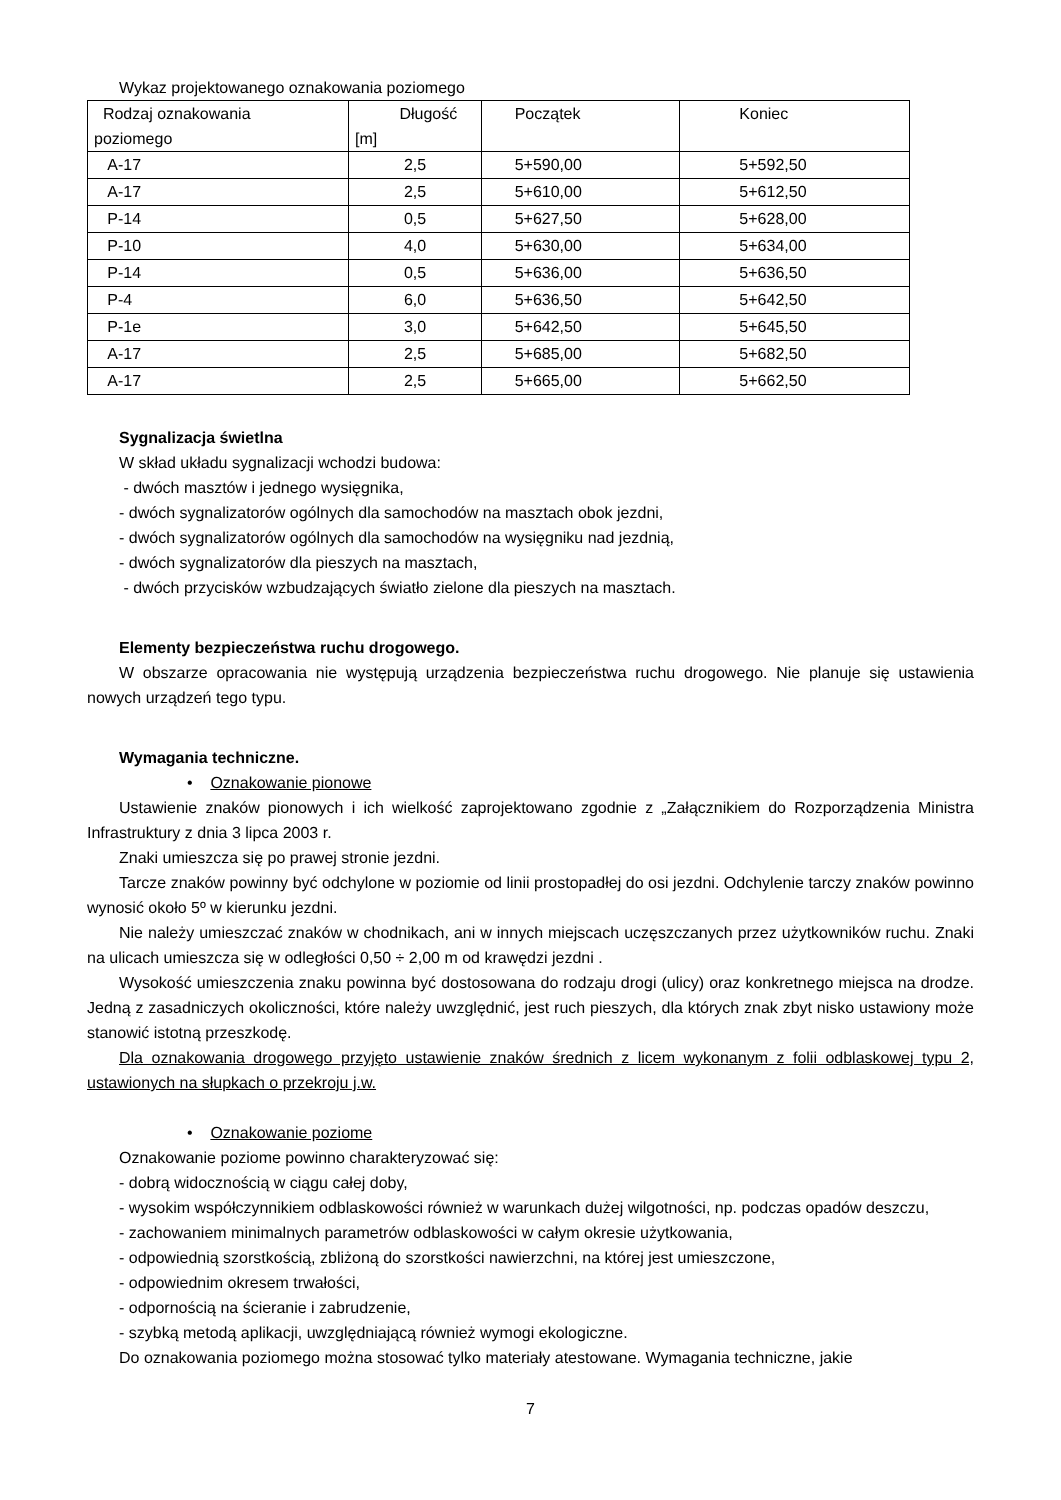Wykaz projektowanego oznakowania poziomego
| Rodzaj oznakowania poziomego | Długość [m] | Początek | Koniec |
| A-17 | 2,5 | 5+590,00 | 5+592,50 |
| A-17 | 2,5 | 5+610,00 | 5+612,50 |
| P-14 | 0,5 | 5+627,50 | 5+628,00 |
| P-10 | 4,0 | 5+630,00 | 5+634,00 |
| P-14 | 0,5 | 5+636,00 | 5+636,50 |
| P-4 | 6,0 | 5+636,50 | 5+642,50 |
| P-1e | 3,0 | 5+642,50 | 5+645,50 |
| A-17 | 2,5 | 5+685,00 | 5+682,50 |
| A-17 | 2,5 | 5+665,00 | 5+662,50 |
Sygnalizacja świetlna
W skład układu sygnalizacji wchodzi budowa:
- dwóch masztów i jednego wysięgnika,
- dwóch sygnalizatorów ogólnych dla samochodów na masztach obok jezdni,
- dwóch sygnalizatorów ogólnych dla samochodów na wysięgniku nad jezdnią,
- dwóch sygnalizatorów dla pieszych na masztach,
- dwóch przycisków wzbudzających światło zielone dla pieszych na masztach.
Elementy bezpieczeństwa ruchu drogowego.
W obszarze opracowania nie występują urządzenia bezpieczeństwa ruchu drogowego. Nie planuje się ustawienia nowych urządzeń tego typu.
Wymagania techniczne.
• Oznakowanie pionowe
Ustawienie znaków pionowych i ich wielkość zaprojektowano zgodnie z „Załącznikiem do Rozporządzenia Ministra Infrastruktury z dnia 3 lipca 2003 r.
Znaki umieszcza się po prawej stronie jezdni.
Tarcze znaków powinny być odchylone w poziomie od linii prostopadłej do osi jezdni. Odchylenie tarczy znaków powinno wynosić około 5º w kierunku jezdni.
Nie należy umieszczać znaków w chodnikach, ani w innych miejscach uczęszczanych przez użytkowników ruchu. Znaki na ulicach umieszcza się w odległości 0,50 ÷ 2,00 m od krawędzi jezdni .
Wysokość umieszczenia znaku powinna być dostosowana do rodzaju drogi (ulicy) oraz konkretnego miejsca na drodze. Jedną z zasadniczych okoliczności, które należy uwzględnić, jest ruch pieszych, dla których znak zbyt nisko ustawiony może stanowić istotną przeszkodę.
Dla oznakowania drogowego przyjęto ustawienie znaków średnich z licem wykonanym z folii odblaskowej typu 2, ustawionych na słupkach o przekroju j.w.
• Oznakowanie poziome
Oznakowanie poziome powinno charakteryzować się:
- dobrą widocznością w ciągu całej doby,
- wysokim współczynnikiem odblaskowości również w warunkach dużej wilgotności, np. podczas opadów deszczu,
- zachowaniem minimalnych parametrów odblaskowości w całym okresie użytkowania,
- odpowiednią szorstkością, zbliżoną do szorstkości nawierzchni, na której jest umieszczone,
- odpowiednim okresem trwałości,
- odpornością na ścieranie i zabrudzenie,
- szybką metodą aplikacji, uwzględniającą również wymogi ekologiczne.
Do oznakowania poziomego można stosować tylko materiały atestowane. Wymagania techniczne, jakie
7